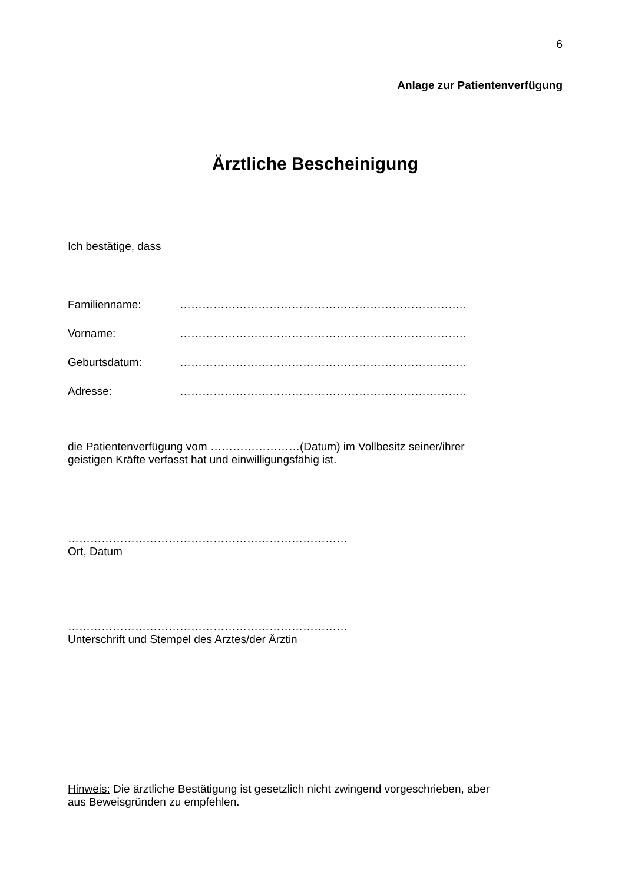6
Anlage zur Patientenverfügung
Ärztliche Bescheinigung
Ich bestätige, dass
Familienname: …………………………………………………………………..
Vorname: …………………………………………………………………..
Geburtsdatum: …………………………………………………………………..
Adresse: …………………………………………………………………..
die Patientenverfügung vom ……………………(Datum) im Vollbesitz seiner/ihrer
geistigen Kräfte verfasst hat und einwilligungsfähig ist.
…………………………………………………………………
Ort, Datum
…………………………………………………………………
Unterschrift und Stempel des Arztes/der Ärztin
Hinweis: Die ärztliche Bestätigung ist gesetzlich nicht zwingend vorgeschrieben, aber
aus Beweisgründen zu empfehlen.